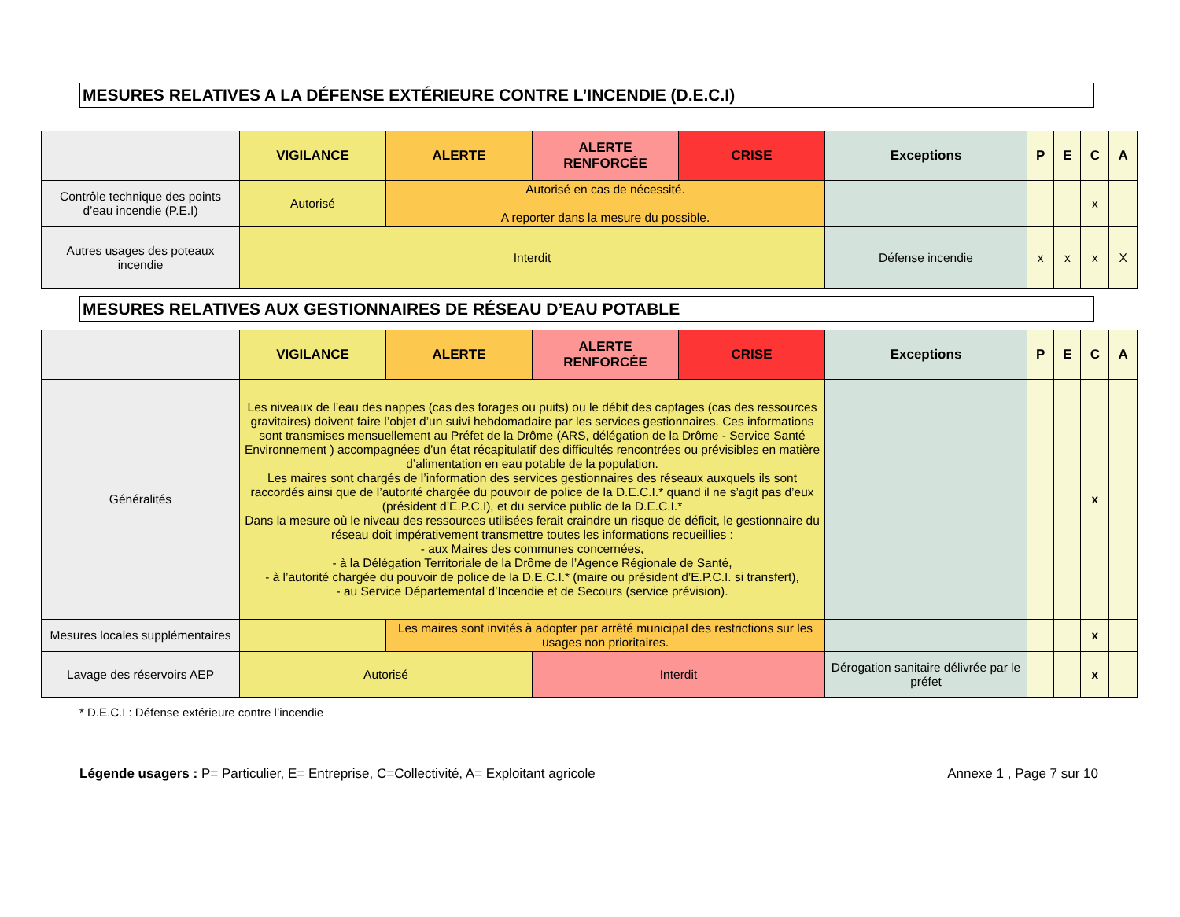MESURES RELATIVES A LA DÉFENSE EXTÉRIEURE CONTRE L’INCENDIE (D.E.C.I)
| | VIGILANCE | ALERTE | ALERTE RENFORCÉE | CRISE | Exceptions | P | E | C | A |
| --- | --- | --- | --- | --- | --- | --- | --- | --- | --- |
| Contrôle technique des points d’eau incendie (P.E.I) | Autorisé | Autorisé en cas de nécessité. A reporter dans la mesure du possible. | | | | | | x | |
| Autres usages des poteaux incendie | Interdit | | | | Défense incendie | x | x | x | X |
MESURES RELATIVES AUX GESTIONNAIRES DE RÉSEAU D’EAU POTABLE
| | VIGILANCE | ALERTE | ALERTE RENFORCÉE | CRISE | Exceptions | P | E | C | A |
| --- | --- | --- | --- | --- | --- | --- | --- | --- | --- |
| Généralités | Les niveaux de l’eau des nappes (cas des forages ou puits) ou le débit des captages (cas des ressources gravitaires) doivent faire l’objet d’un suivi hebdomadaire par les services gestionnaires. Ces informations sont transmises mensuellement au Préfet de la Drôme (ARS, délégation de la Drôme - Service Santé Environnement ) accompagnées d’un état récapitulatif des difficultés rencontrées ou prévisibles en matière d’alimentation en eau potable de la population. Les maires sont chargés de l’information des services gestionnaires des réseaux auxquels ils sont raccordés ainsi que de l’autorité chargée du pouvoir de police de la D.E.C.I.* quand il ne s’agit pas d’eux (président d’E.P.C.I), et du service public de la D.E.C.I.* Dans la mesure où le niveau des ressources utilisées ferait craindre un risque de déficit, le gestionnaire du réseau doit impérativement transmettre toutes les informations recueillies : - aux Maires des communes concernées, - à la Délégation Territoriale de la Drôme de l’Agence Régionale de Santé, - à l’autorité chargée du pouvoir de police de la D.E.C.I.* (maire ou président d’E.P.C.I. si transfert), - au Service Départemental d’Incendie et de Secours (service prévision). | | | | | | | x | |
| Mesures locales supplémentaires | | Les maires sont invités à adopter par arrêté municipal des restrictions sur les usages non prioritaires. | | | | | | x | |
| Lavage des réservoirs AEP | Autorisé | | Interdit | | Dérogation sanitaire délivrée par le préfet | | | x | |
* D.E.C.I : Défense extérieure contre l’incendie
Légende usagers : P= Particulier, E= Entreprise, C=Collectivité, A= Exploitant agricole Annexe 1 , Page 7 sur 10